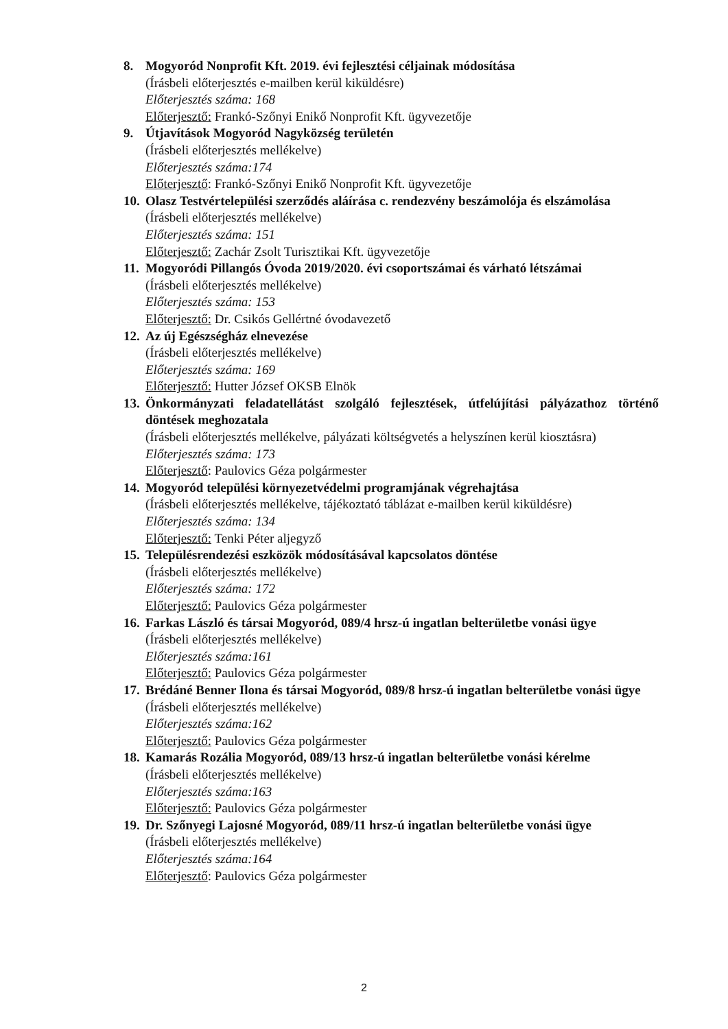8. Mogyoród Nonprofit Kft. 2019. évi fejlesztési céljainak módosítása
(Írásbeli előterjesztés e-mailben kerül kiküldésre)
Előterjesztés száma: 168
Előterjesztő: Frankó-Szőnyi Enikő Nonprofit Kft. ügyvezetője
9. Útjavítások Mogyoród Nagyközség területén
(Írásbeli előterjesztés mellékelve)
Előterjesztés száma:174
Előterjesztő: Frankó-Szőnyi Enikő Nonprofit Kft. ügyvezetője
10.
Olasz Testvértelepülési szerződés aláírása c. rendezvény beszámolója és elszámolása
(Írásbeli előterjesztés mellékelve)
Előterjesztés száma: 151
Előterjesztő: Zachár Zsolt Turisztikai Kft. ügyvezetője
11.
Mogyoródi Pillangós Óvoda 2019/2020. évi csoportszámai és várható létszámai
(Írásbeli előterjesztés mellékelve)
Előterjesztés száma: 153
Előterjesztő: Dr. Csikós Gellértné óvodavezető
12.
Az új Egészségház elnevezése
(Írásbeli előterjesztés mellékelve)
Előterjesztés száma: 169
Előterjesztő: Hutter József OKSB Elnök
13.
Önkormányzati feladatellátást szolgáló fejlesztések, útfelújítási pályázathoz történő döntések meghozatala
(Írásbeli előterjesztés mellékelve, pályázati költségvetés a helyszínen kerül kiosztásra)
Előterjesztés száma: 173
Előterjesztő: Paulovics Géza polgármester
14.
Mogyoród települési környezetvédelmi programjának végrehajtása
(Írásbeli előterjesztés mellékelve, tájékoztató táblázat e-mailben kerül kiküldésre)
Előterjesztés száma: 134
Előterjesztő: Tenki Péter aljegyző
15.
Településrendezési eszközök módosításával kapcsolatos döntése
(Írásbeli előterjesztés mellékelve)
Előterjesztés száma: 172
Előterjesztő: Paulovics Géza polgármester
16.
Farkas László és társai Mogyoród, 089/4 hrsz-ú ingatlan belterületbe vonási ügye
(Írásbeli előterjesztés mellékelve)
Előterjesztés száma:161
Előterjesztő: Paulovics Géza polgármester
17.
Brédáné Benner Ilona és társai Mogyoród, 089/8 hrsz-ú ingatlan belterületbe vonási ügye
(Írásbeli előterjesztés mellékelve)
Előterjesztés száma:162
Előterjesztő: Paulovics Géza polgármester
18.
Kamarás Rozália Mogyoród, 089/13 hrsz-ú ingatlan belterületbe vonási kérelme
(Írásbeli előterjesztés mellékelve)
Előterjesztés száma:163
Előterjesztő: Paulovics Géza polgármester
19.
Dr. Szőnyegi Lajosné Mogyoród, 089/11 hrsz-ú ingatlan belterületbe vonási ügye
(Írásbeli előterjesztés mellékelve)
Előterjesztés száma:164
Előterjesztő: Paulovics Géza polgármester
2